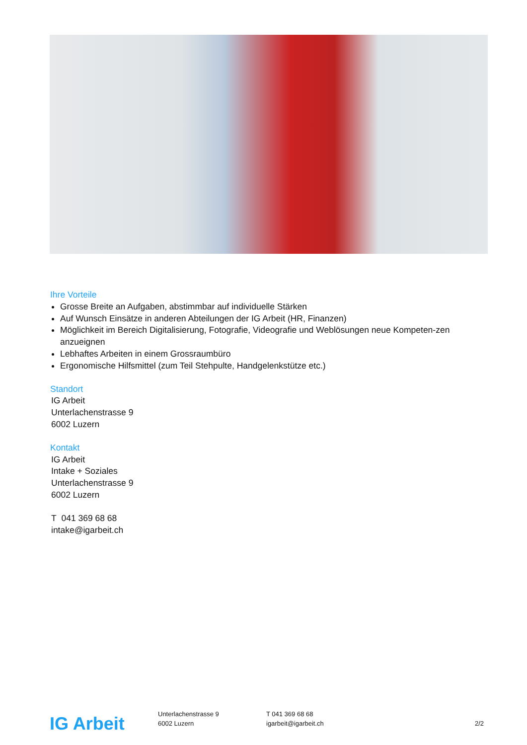Ihre Vorteile
Grosse Breite an Aufgaben, abstimmbar auf individuelle Stärken
Auf Wunsch Einsätze in anderen Abteilungen der IG Arbeit (HR, Finanzen)
Möglichkeit im Bereich Digitalisierung, Fotografie, Videografie und Weblösungen neue Kompeten-zen anzueignen
Lebhaftes Arbeiten in einem Grossraumbüro
Ergonomische Hilfsmittel (zum Teil Stehpulte, Handgelenkstütze etc.)
Standort
IG Arbeit
Unterlachenstrasse 9
6002 Luzern
Kontakt
IG Arbeit
Intake + Soziales
Unterlachenstrasse 9
6002 Luzern
T 041 369 68 68
intake@igarbeit.ch
IG Arbeit
Unterlachenstrasse 9
6002 Luzern
T 041 369 68 68
igarbeit@igarbeit.ch
2/2